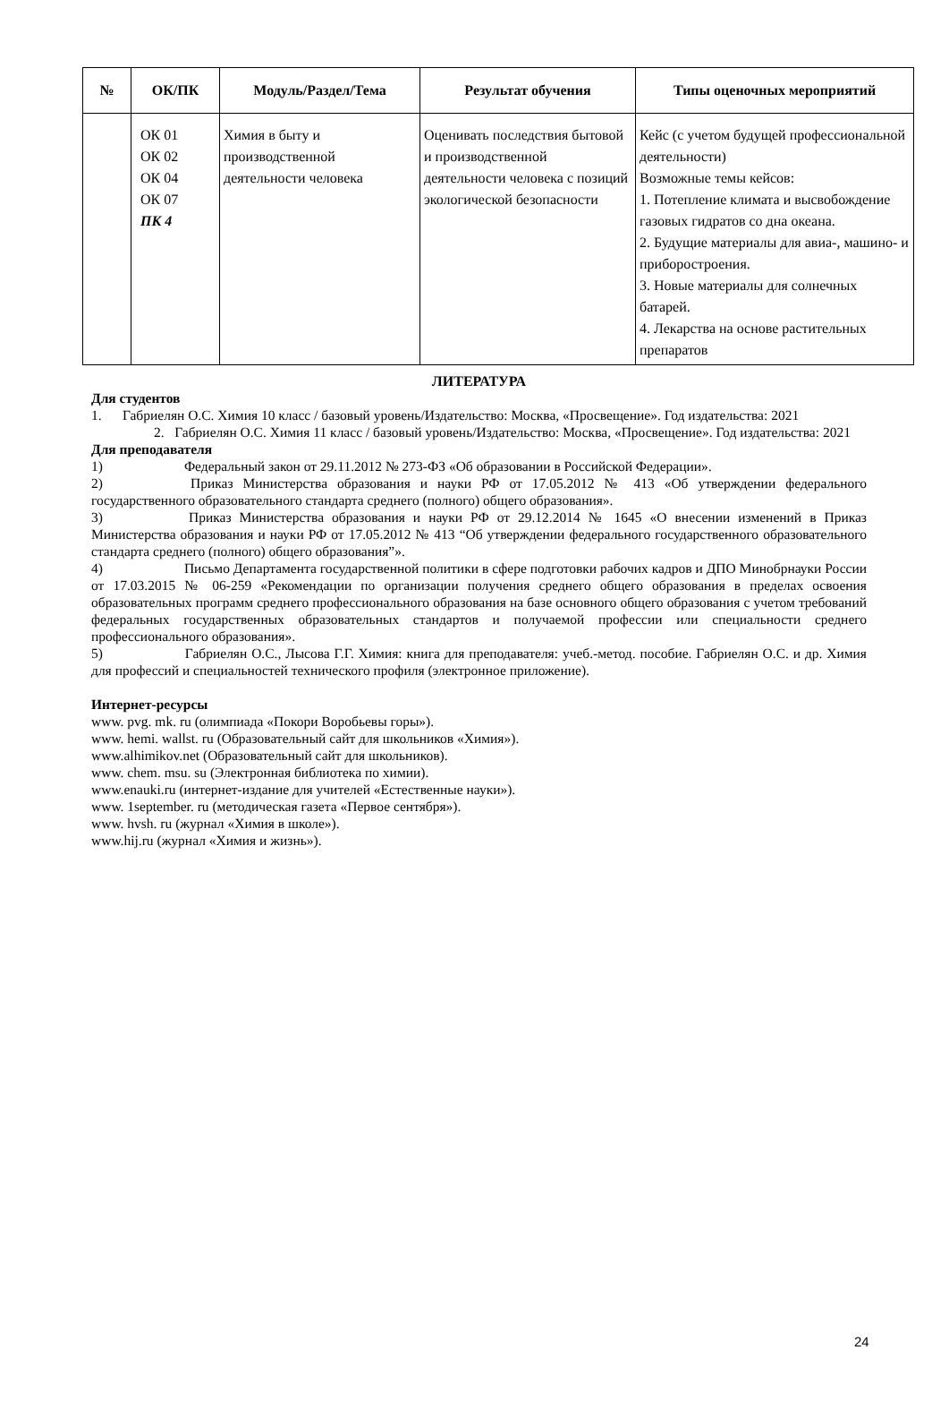| № | ОК/ПК | Модуль/Раздел/Тема | Результат обучения | Типы оценочных мероприятий |
| --- | --- | --- | --- | --- |
| | ОК 01 ОК 02 ОК 04 ОК 07 ПК 4 | Химия в быту и производственной деятельности человека | Оценивать последствия бытовой и производственной деятельности человека с позиций экологической безопасности | Кейс (с учетом будущей профессиональной деятельности) Возможные темы кейсов: 1. Потепление климата и высвобождение газовых гидратов со дна океана. 2. Будущие материалы для авиа-, машино- и приборостроения. 3. Новые материалы для солнечных батарей. 4. Лекарства на основе растительных препаратов |
ЛИТЕРАТУРА
Для студентов
1. Габриелян О.С. Химия 10 класс / базовый уровень/Издательство: Москва, «Просвещение». Год издательства: 2021
2. Габриелян О.С. Химия 11 класс / базовый уровень/Издательство: Москва, «Просвещение». Год издательства: 2021
Для преподавателя
1) Федеральный закон от 29.11.2012 № 273-ФЗ «Об образовании в Российской Федерации».
2) Приказ Министерства образования и науки РФ от 17.05.2012 № 413 «Об утверждении федерального государственного образовательного стандарта среднего (полного) общего образования».
3) Приказ Министерства образования и науки РФ от 29.12.2014 № 1645 «О внесении изменений в Приказ Министерства образования и науки РФ от 17.05.2012 № 413 “Об утверждении федерального государственного образовательного стандарта среднего (полного) общего образования”».
4) Письмо Департамента государственной политики в сфере подготовки рабочих кадров и ДПО Минобрнауки России от 17.03.2015 № 06-259 «Рекомендации по организации получения среднего общего образования в пределах освоения образовательных программ среднего профессионального образования на базе основного общего образования с учетом требований федеральных государственных образовательных стандартов и получаемой профессии или специальности среднего профессионального образования».
5) Габриелян О.С., Лысова Г.Г. Химия: книга для преподавателя: учеб.-метод. пособие. Габриелян О.С. и др. Химия для профессий и специальностей технического профиля (электронное приложение).
Интернет-ресурсы
www. pvg. mk. ru (олимпиада «Покори Воробьевы горы»).
www. hemi. wallst. ru (Образовательный сайт для школьников «Химия»).
www.alhimikov.net (Образовательный сайт для школьников).
www. chem. msu. su (Электронная библиотека по химии).
www.enauki.ru (интернет-издание для учителей «Естественные науки»).
www. 1september. ru (методическая газета «Первое сентября»).
www. hvsh. ru (журнал «Химия в школе»).
www.hij.ru (журнал «Химия и жизнь»).
24